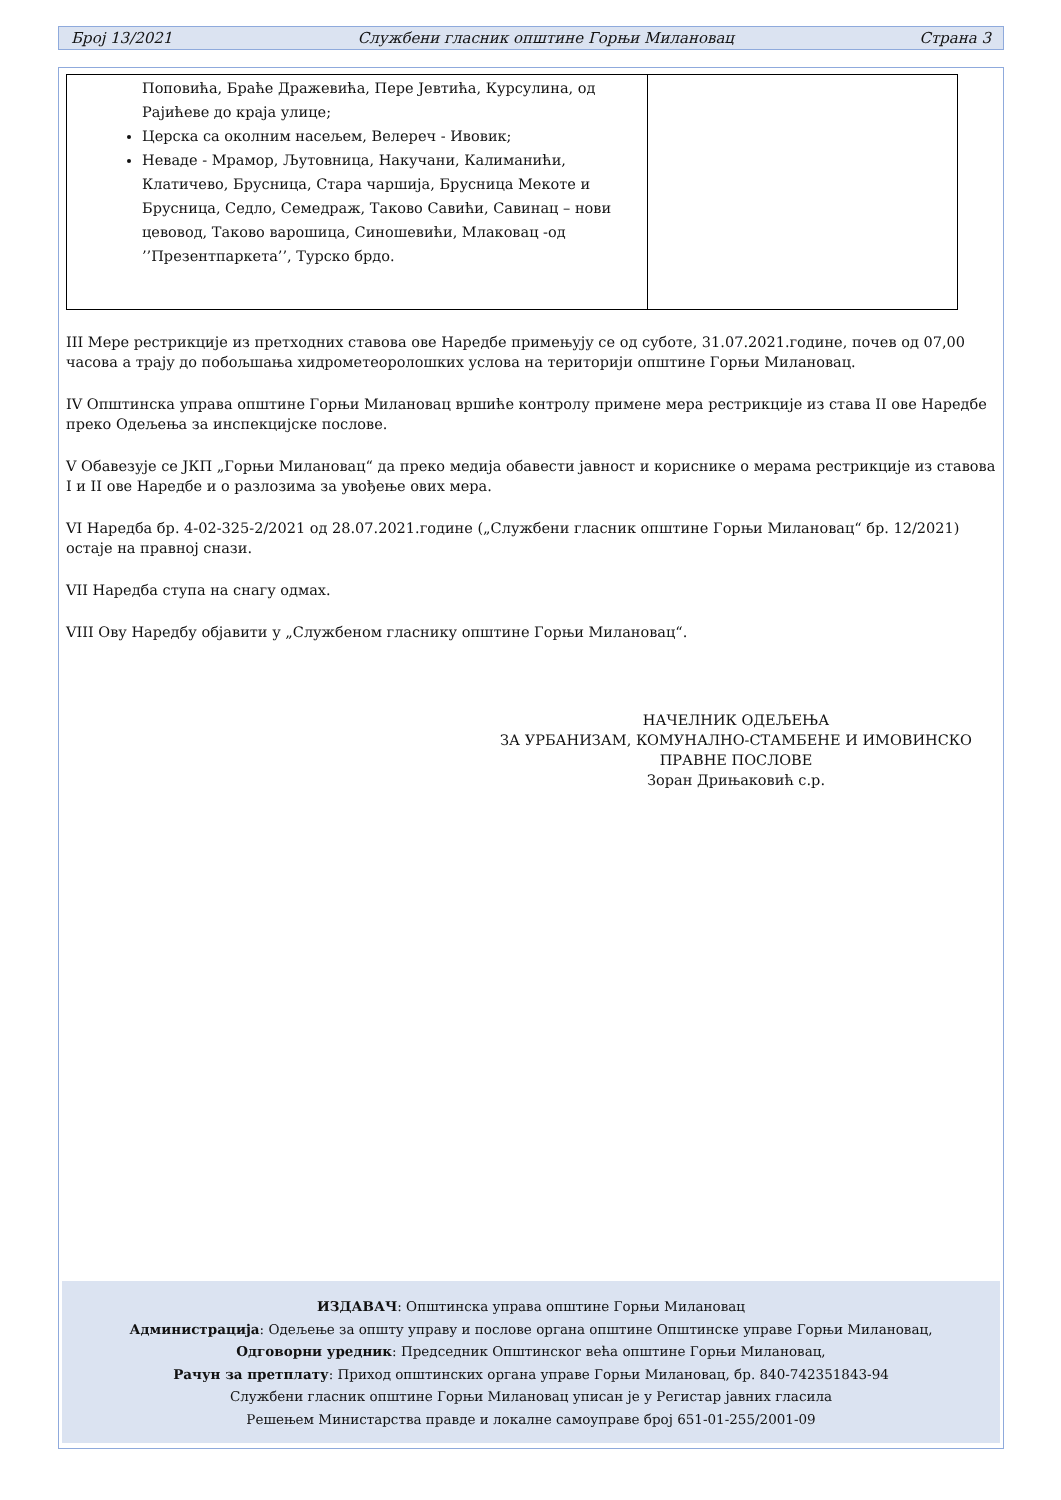Број 13/2021 Службени гласник општине Горњи Милановац Страна 3
| Поповића, Браће Дражевића, Пере Јевтића, Курсулина, од Рајићеве до краја улице; Церска са околним насељем, Велереч - Ивовик; Неваде - Мрамор, Љутовница, Накучани, Калиманићи, Клатичево, Брусница, Стара чаршија, Брусница Мекоте и Брусница, Седло, Семедраж, Таково Савићи, Савинац – нови цевовод, Таково варошица, Синошевићи, Млаковац -од ’’Презентпаркета’’, Турско брдо. | |
III Мере рестрикције из претходних ставова ове Наредбе примењују се од суботе, 31.07.2021.године, почев од 07,00 часова а трају до побољшања хидрометеоролошких услова на територији општине Горњи Милановац.
IV Општинска управа општине Горњи Милановац вршиће контролу примене мера рестрикције из става II ове Наредбе преко Одељења за инспекцијске послове.
V Обавезује се ЈКП „Горњи Милановац“ да преко медија обавести јавност и кориснике о мерама рестрикције из ставова I и II ове Наредбе и о разлозима за увођење ових мера.
VI Наредба бр. 4-02-325-2/2021 од 28.07.2021.године („Службени гласник општине Горњи Милановац“ бр. 12/2021) остаје на правној снази.
VII Наредба ступа на снагу одмах.
VIII Ову Наредбу објавити у „Службеном гласнику општине Горњи Милановац“.
НАЧЕЛНИК ОДЕЉЕЊА
ЗА УРБАНИЗАМ, КОМУНАЛНО-СТАМБЕНЕ И ИМОВИНСКО
ПРАВНЕ ПОСЛОВЕ
Зоран Дрињаковић с.р.
ИЗДАВАЧ: Општинска управа општине Горњи Милановац
Администрација: Одељење за општу управу и послове органа општине Општинске управе Горњи Милановац,
Одговорни уредник: Председник Општинског већа општине Горњи Милановац,
Рачун за претплату: Приход општинских органа управе Горњи Милановац, бр. 840-742351843-94
Службени гласник општине Горњи Милановац уписан је у Регистар јавних гласила
Решењем Министарства правде и локалне самоуправе број 651-01-255/2001-09